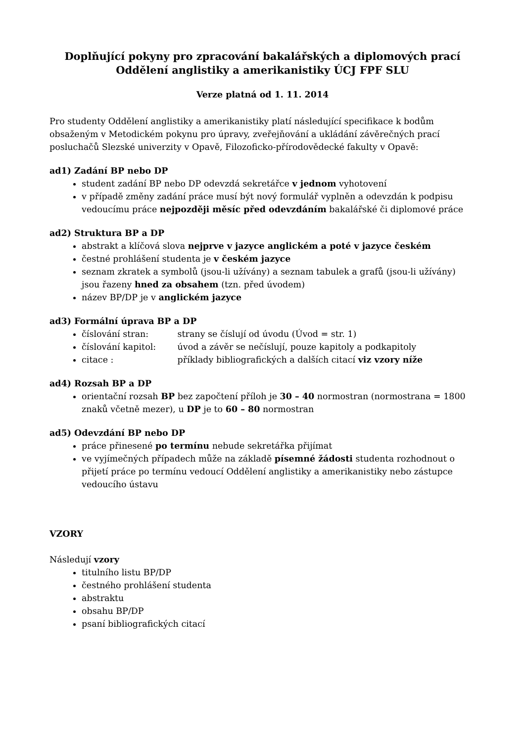Doplňující pokyny pro zpracování bakalářských a diplomových prací
Oddělení anglistiky a amerikanistiky ÚCJ FPF SLU
Verze platná od 1. 11. 2014
Pro studenty Oddělení anglistiky a amerikanistiky platí následující specifikace k bodům obsaženým v Metodickém pokynu pro úpravy, zveřejňování a ukládání závěrečných prací posluchačů Slezské univerzity v Opavě, Filozoficko-přírodovědecké fakulty v Opavě:
ad1) Zadání BP nebo DP
student zadání BP nebo DP odevzdá sekretářce v jednom vyhotovení
v případě změny zadání práce musí být nový formulář vyplněn a odevzdán k podpisu vedoucímu práce nejpozději měsíc před odevzdáním bakalářské či diplomové práce
ad2) Struktura BP a DP
abstrakt a klíčová slova nejprve v jazyce anglickém a poté v jazyce českém
čestné prohlášení studenta je v českém jazyce
seznam zkratek a symbolů (jsou-li užívány) a seznam tabulek a grafů (jsou-li užívány) jsou řazeny hned za obsahem (tzn. před úvodem)
název BP/DP je v anglickém jazyce
ad3) Formální úprava BP a DP
číslování stran: strany se číslují od úvodu (Úvod = str. 1)
číslování kapitol: úvod a závěr se nečíslují, pouze kapitoly a podkapitoly
citace : příklady bibliografických a dalších citací viz vzory níže
ad4) Rozsah BP a DP
orientační rozsah BP bez započtení příloh je 30 – 40 normostran (normostrana = 1800 znaků včetně mezer), u DP je to 60 – 80 normostran
ad5) Odevzdání BP nebo DP
práce přinesené po termínu nebude sekretářka přijímat
ve vyjímečných případech může na základě písemné žádosti studenta rozhodnout o přijetí práce po termínu vedoucí Oddělení anglistiky a amerikanistiky nebo zástupce vedoucího ústavu
VZORY
Následují vzory
titulního listu BP/DP
čestného prohlášení studenta
abstraktu
obsahu BP/DP
psaní bibliografických citací